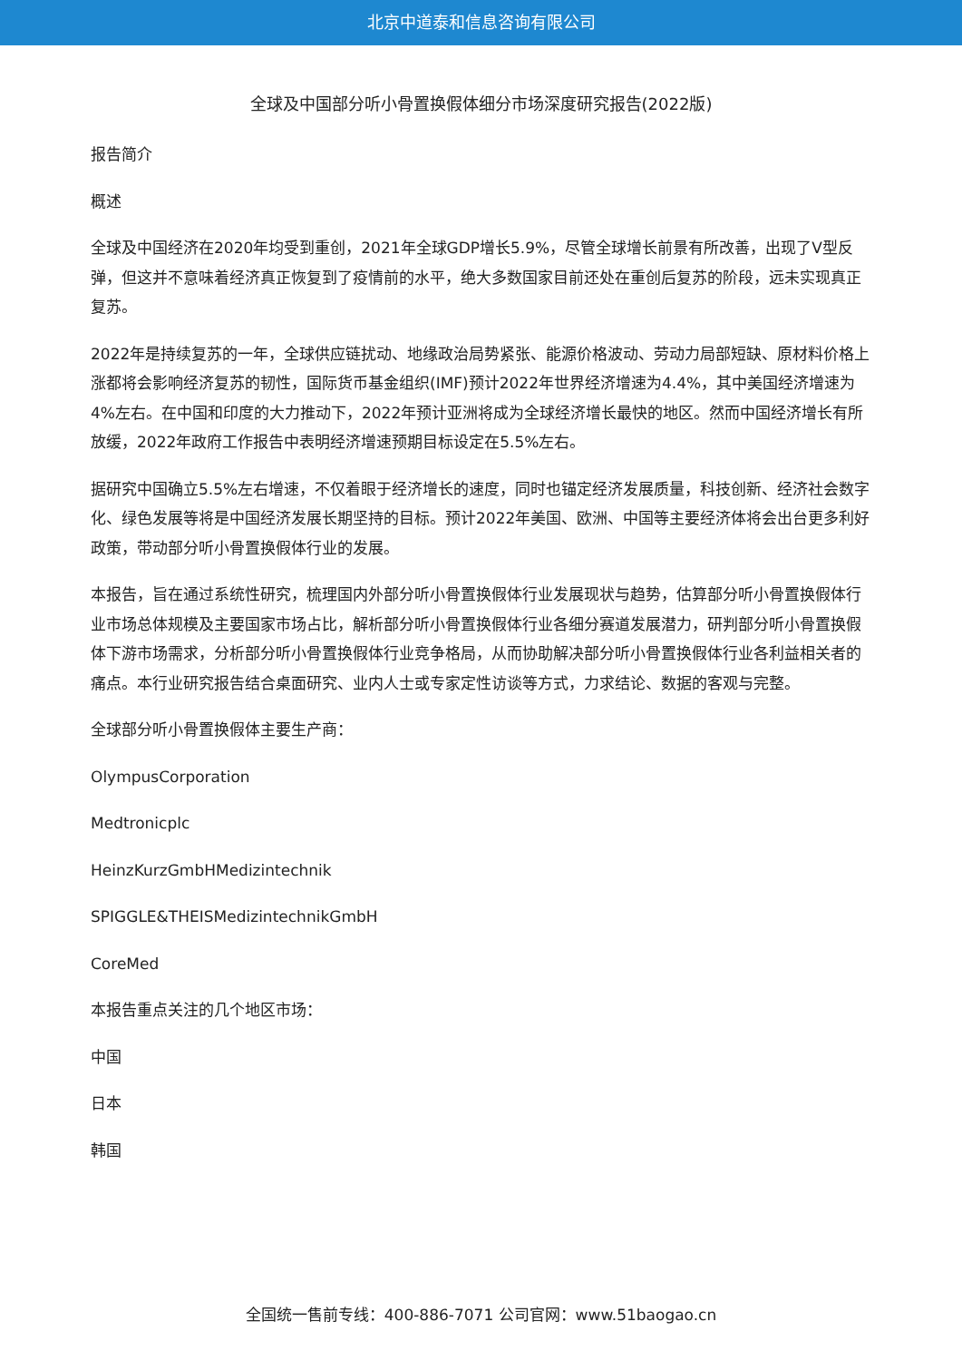北京中道泰和信息咨询有限公司
全球及中国部分听小骨置换假体细分市场深度研究报告(2022版)
报告简介
概述
全球及中国经济在2020年均受到重创，2021年全球GDP增长5.9%，尽管全球增长前景有所改善，出现了V型反弹，但这并不意味着经济真正恢复到了疫情前的水平，绝大多数国家目前还处在重创后复苏的阶段，远未实现真正复苏。
2022年是持续复苏的一年，全球供应链扰动、地缘政治局势紧张、能源价格波动、劳动力局部短缺、原材料价格上涨都将会影响经济复苏的韧性，国际货币基金组织(IMF)预计2022年世界经济增速为4.4%，其中美国经济增速为4%左右。在中国和印度的大力推动下，2022年预计亚洲将成为全球经济增长最快的地区。然而中国经济增长有所放缓，2022年政府工作报告中表明经济增速预期目标设定在5.5%左右。
据研究中国确立5.5%左右增速，不仅着眼于经济增长的速度，同时也锚定经济发展质量，科技创新、经济社会数字化、绿色发展等将是中国经济发展长期坚持的目标。预计2022年美国、欧洲、中国等主要经济体将会出台更多利好政策，带动部分听小骨置换假体行业的发展。
本报告，旨在通过系统性研究，梳理国内外部分听小骨置换假体行业发展现状与趋势，估算部分听小骨置换假体行业市场总体规模及主要国家市场占比，解析部分听小骨置换假体行业各细分赛道发展潜力，研判部分听小骨置换假体下游市场需求，分析部分听小骨置换假体行业竞争格局，从而协助解决部分听小骨置换假体行业各利益相关者的痛点。本行业研究报告结合桌面研究、业内人士或专家定性访谈等方式，力求结论、数据的客观与完整。
全球部分听小骨置换假体主要生产商：
OlympusCorporation
Medtronicplc
HeinzKurzGmbHMedizintechnik
SPIGGLE&THEISMedizintechnikGmbH
CoreMed
本报告重点关注的几个地区市场：
中国
日本
韩国
全国统一售前专线：400-886-7071 公司官网：www.51baogao.cn